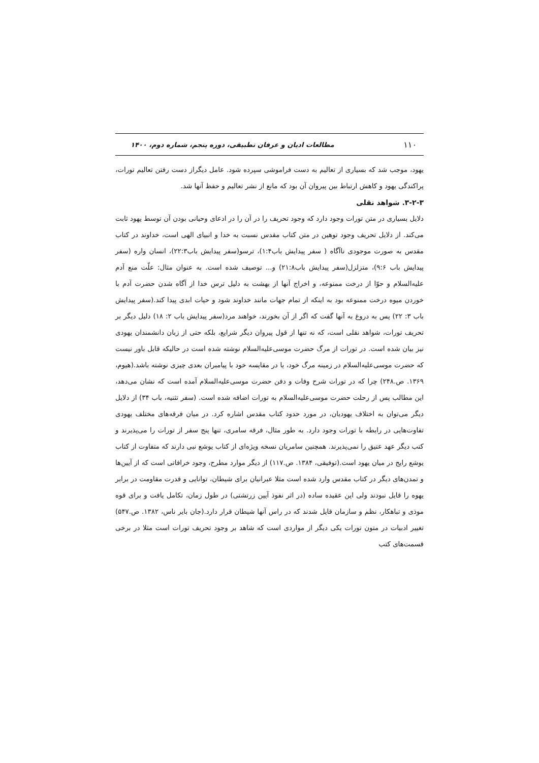۱۱۰ مطالعات ادیان و عرفان تطبیقی، دوره پنجم، شماره دوم، ۱۴۰۰
یهود، موجب شد که بسیاری از تعالیم به دست فراموشی سپرده شود. عامل دیگراز دست رفتن تعالیم تورات، پراکندگی یهود و کاهش ارتباط بین پیروان آن بود که مانع از نشر تعالیم و حفظ آنها شد.
۳-۲-۳. شواهد نقلی
دلایل بسیاری در متن تورات وجود دارد که وجود تحریف را در آن را در ادعای وحیانی بودن آن توسط یهود ثابت می‌کند. از دلایل تحریف وجود توهین در متن کتاب مقدس نسبت به خدا و انبیای الهی است، خداوند در کتاب مقدس به صورت موجودی ناآگاه ( سفر پیدایش باب۱:۴)، ترسو(سفر پیدایش باب۲۲:۳)، انسان واره (سفر پیدایش باب ۹:۶)، متزلزل(سفر پیدایش باب۲۱:۸) و... توصیف شده است. به عنوان مثال: علّت منع آدم علیه‌السلام و حوّا از درخت ممنوعه، و اخراج آنها از بهشت به دلیل ترس خدا از آگاه شدن حضرت آدم با خوردن میوه درخت ممنوعه بود به اینکه از تمام جهات مانند خداوند شود و حیات ابدی پیدا کند.(سفر پیدایش باب ۳: ۲۲) پس به دروغ به آنها گفت که اگر از آن بخورند، خواهند مرد(سفر پیدایش باب ۲: ۱۸) دلیل دیگر بر تحریف تورات، شواهد نقلی است، که نه تنها از قول پیروان دیگر شرایع، بلکه حتی از زبان دانشمندان یهودی نیز بیان شده است. در تورات از مرگ حضرت موسی‌علیه‌السلام نوشته شده است در حالیکه قابل باور نیست که حضرت موسی‌علیه‌السلام در زمینه مرگ خود، یا در مقایسه خود با پیامبران بعدی چیزی نوشته باشد.(هیوم، ۱۳۶۹. ص.۲۴۸) چرا که در تورات شرح وفات و دفن حضرت موسی‌علیه‌السلام آمده است که نشان می‌دهد، این مطالب پس از رحلت حضرت موسی‌علیه‌السلام به تورات اضافه شده است. (سفر تثنیه، باب ۳۴) از دلایل دیگر می‌توان به اختلاف یهودیان، در مورد حدود کتاب مقدس اشاره کرد. در میان فرقه‌های مختلف یهودی تفاوت‌هایی در رابطه با تورات وجود دارد. به طور مثال، فرقه سامری، تنها پنج سفر از تورات را می‌پذیرند و کتب دیگر عهد عتیق را نمی‌پذیرند. همچنین سامریان نسخه ویژه‌ای از کتاب یوشع نبی دارند که متفاوت از کتاب یوشع رایج در میان یهود است.(توفیقی، ۱۳۸۴. ص.۱۱۷) از دیگر موارد مطرح، وجود خرافاتی است که از آیین‌ها و تمدن‌های دیگر در کتاب مقدس وارد شده است مثلا عبرانیان برای شیطان، توانایی و قدرت مقاومت در برابر یهوه را قایل نبودند ولی این عقیده ساده (در اثر نفوذ آیین زرتشتی) در طول زمان، تکامل یافت و برای قوه موذی و تباهکار، نظم و سازمان قایل شدند که در راس آنها شیطان قرار دارد.(جان بایر ناس، ۱۳۸۲. ص.۵۴۷) تغییر ادبیات در متون تورات یکی دیگر از مواردی است که شاهد بر وجود تحریف تورات است مثلا در برخی قسمت‌های کتب